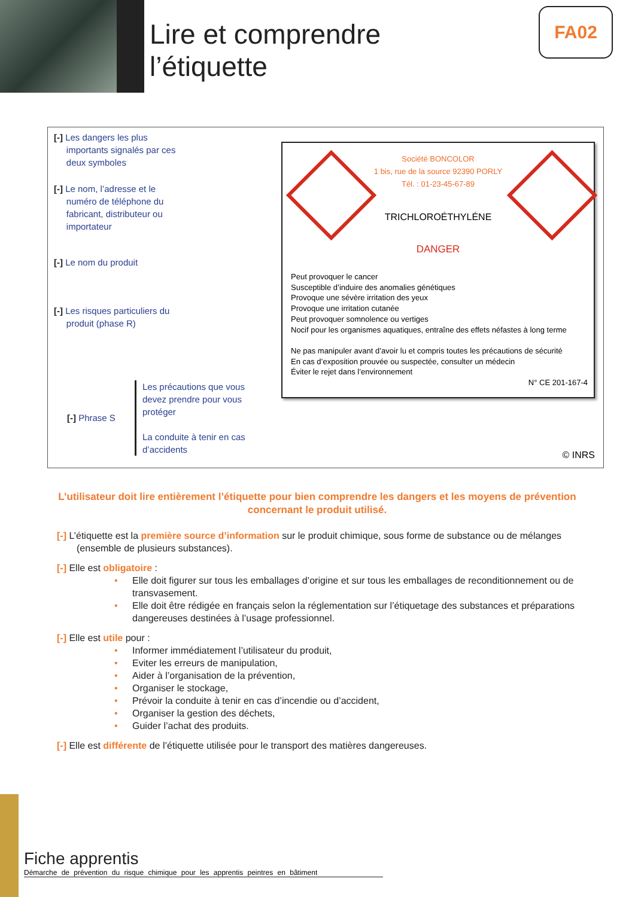Lire et comprendre
l’étiquette
FA02
[-] Les dangers les plus
importants signalés par ces
deux symboles
[-] Le nom, l’adresse et le
numéro de téléphone du
fabricant, distributeur ou
importateur
[-] Le nom du produit
[-] Les risques particuliers du
produit (phase R)
[-] Phrase S
Les précautions que vous devez prendre pour vous protéger
La conduite à tenir en cas d’accidents
Société BONCOLOR
1 bis, rue de la source 92390 PORLY
Tél. : 01-23-45-67-89
TRICHLOROÉTHYLÉNE
DANGER
Peut provoquer le cancer
Susceptible d’induire des anomalies génétiques
Provoque une sévère irritation des yeux
Provoque une irritation cutanée
Peut provoquer somnolence ou vertiges
Nocif pour les organismes aquatiques, entraîne des effets néfastes à long terme
Ne pas manipuler avant d’avoir lu et compris toutes les précautions de sécurité
En cas d’exposition prouvée ou suspectée, consulter un médecin
Éviter le rejet dans l’environnement
N° CE 201-167-4
© INRS
L’utilisateur doit lire entièrement l’étiquette pour bien comprendre les dangers et les moyens de prévention concernant le produit utilisé.
[-] L’étiquette est la première source d’information sur le produit chimique, sous forme de substance ou de mélanges (ensemble de plusieurs substances).
[-] Elle est obligatoire :
• Elle doit figurer sur tous les emballages d’origine et sur tous les emballages de reconditionnement ou de transvasement.
• Elle doit être rédigée en français selon la réglementation sur l’étiquetage des substances et préparations dangereuses destinées à l’usage professionnel.
[-] Elle est utile pour :
• Informer immédiatement l’utilisateur du produit,
• Eviter les erreurs de manipulation,
• Aider à l’organisation de la prévention,
• Organiser le stockage,
• Prévoir la conduite à tenir en cas d’incendie ou d’accident,
• Organiser la gestion des déchets,
• Guider l’achat des produits.
[-] Elle est différente de l’étiquette utilisée pour le transport des matières dangereuses.
Fiche apprentis
Démarche de prévention du risque chimique pour les apprentis peintres en bâtiment